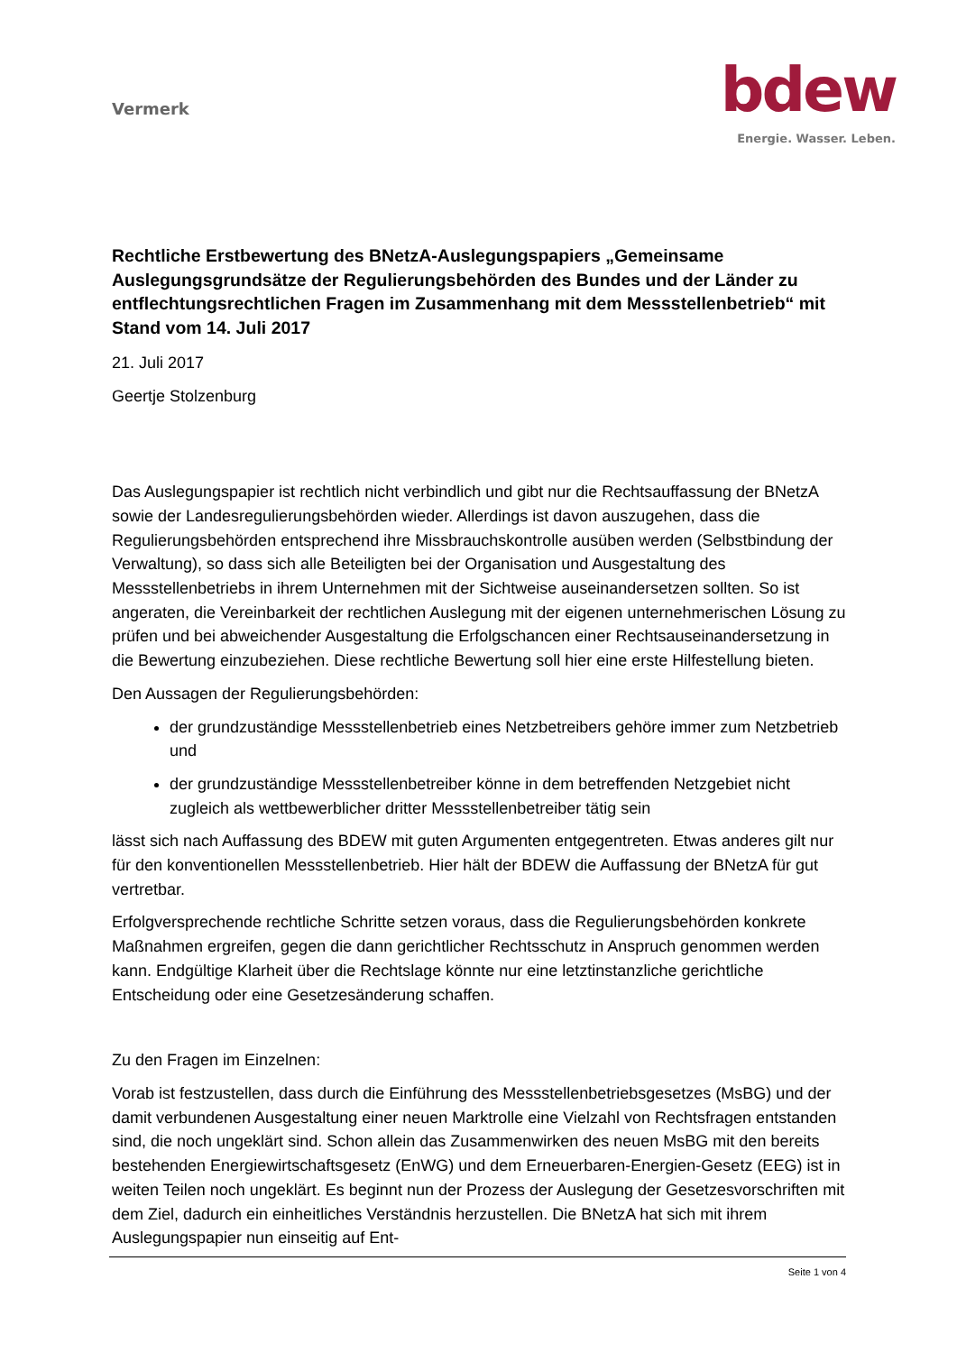Vermerk
bdew
Energie. Wasser. Leben.
Rechtliche Erstbewertung des BNetzA-Auslegungspapiers „Gemeinsame Auslegungsgrundsätze der Regulierungsbehörden des Bundes und der Länder zu entflechtungsrechtlichen Fragen im Zusammenhang mit dem Messstellenbetrieb“ mit Stand vom 14. Juli 2017
21. Juli 2017
Geertje Stolzenburg
Das Auslegungspapier ist rechtlich nicht verbindlich und gibt nur die Rechtsauffassung der BNetzA sowie der Landesregulierungsbehörden wieder. Allerdings ist davon auszugehen, dass die Regulierungsbehörden entsprechend ihre Missbrauchskontrolle ausüben werden (Selbstbindung der Verwaltung), so dass sich alle Beteiligten bei der Organisation und Ausgestaltung des Messstellenbetriebs in ihrem Unternehmen mit der Sichtweise auseinandersetzen sollten. So ist angeraten, die Vereinbarkeit der rechtlichen Auslegung mit der eigenen unternehmerischen Lösung zu prüfen und bei abweichender Ausgestaltung die Erfolgschancen einer Rechtsauseinandersetzung in die Bewertung einzubeziehen. Diese rechtliche Bewertung soll hier eine erste Hilfestellung bieten.
Den Aussagen der Regulierungsbehörden:
der grundzuständige Messstellenbetrieb eines Netzbetreibers gehöre immer zum Netzbetrieb und
der grundzuständige Messstellenbetreiber könne in dem betreffenden Netzgebiet nicht zugleich als wettbewerblicher dritter Messstellenbetreiber tätig sein
lässt sich nach Auffassung des BDEW mit guten Argumenten entgegentreten. Etwas anderes gilt nur für den konventionellen Messstellenbetrieb. Hier hält der BDEW die Auffassung der BNetzA für gut vertretbar.
Erfolgversprechende rechtliche Schritte setzen voraus, dass die Regulierungsbehörden konkrete Maßnahmen ergreifen, gegen die dann gerichtlicher Rechtsschutz in Anspruch genommen werden kann. Endgültige Klarheit über die Rechtslage könnte nur eine letztinstanzliche gerichtliche Entscheidung oder eine Gesetzesänderung schaffen.
Zu den Fragen im Einzelnen:
Vorab ist festzustellen, dass durch die Einführung des Messstellenbetriebsgesetzes (MsBG) und der damit verbundenen Ausgestaltung einer neuen Marktrolle eine Vielzahl von Rechtsfragen entstanden sind, die noch ungeklärt sind. Schon allein das Zusammenwirken des neuen MsBG mit den bereits bestehenden Energiewirtschaftsgesetz (EnWG) und dem Erneuerbaren-Energien-Gesetz (EEG) ist in weiten Teilen noch ungeklärt. Es beginnt nun der Prozess der Auslegung der Gesetzesvorschriften mit dem Ziel, dadurch ein einheitliches Verständnis herzustellen. Die BNetzA hat sich mit ihrem Auslegungspapier nun einseitig auf Ent-
Seite 1 von 4